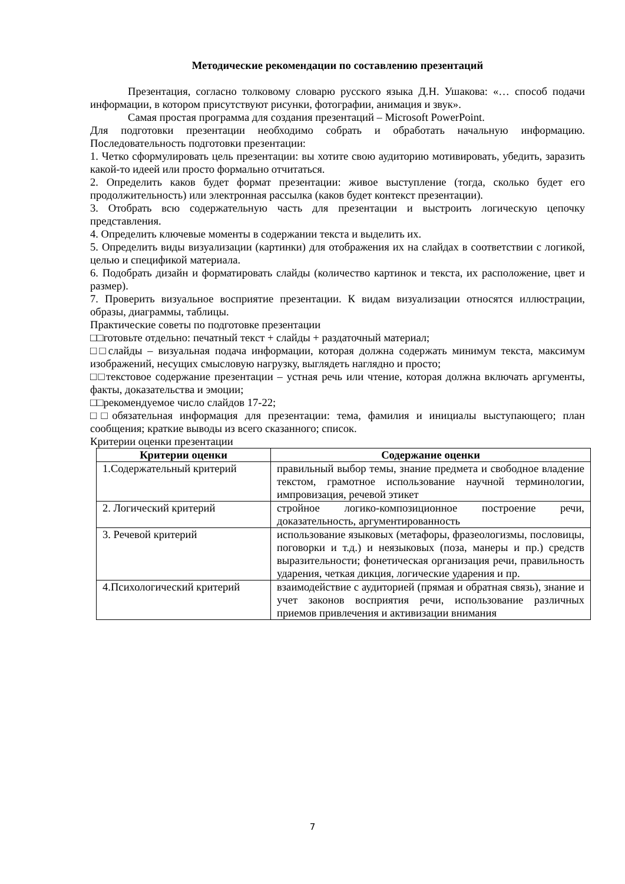Методические рекомендации по составлению презентаций
Презентация, согласно толковому словарю русского языка Д.Н. Ушакова: «… способ подачи информации, в котором присутствуют рисунки, фотографии, анимация и звук».
Самая простая программа для создания презентаций – Microsoft PowerPoint.
Для подготовки презентации необходимо собрать и обработать начальную информацию. Последовательность подготовки презентации:
1. Четко сформулировать цель презентации: вы хотите свою аудиторию мотивировать, убедить, заразить какой-то идеей или просто формально отчитаться.
2. Определить каков будет формат презентации: живое выступление (тогда, сколько будет его продолжительность) или электронная рассылка (каков будет контекст презентации).
3. Отобрать всю содержательную часть для презентации и выстроить логическую цепочку представления.
4. Определить ключевые моменты в содержании текста и выделить их.
5. Определить виды визуализации (картинки) для отображения их на слайдах в соответствии с логикой, целью и спецификой материала.
6. Подобрать дизайн и форматировать слайды (количество картинок и текста, их расположение, цвет и размер).
7. Проверить визуальное восприятие презентации. К видам визуализации относятся иллюстрации, образы, диаграммы, таблицы.
Практические советы по подготовке презентации
□□готовьте отдельно: печатный текст + слайды + раздаточный материал;
□□слайды – визуальная подача информации, которая должна содержать минимум текста, максимум изображений, несущих смысловую нагрузку, выглядеть наглядно и просто;
□□текстовое содержание презентации – устная речь или чтение, которая должна включать аргументы, факты, доказательства и эмоции;
□□рекомендуемое число слайдов 17-22;
□□обязательная информация для презентации: тема, фамилия и инициалы выступающего; план сообщения; краткие выводы из всего сказанного; список.
Критерии оценки презентации
| Критерии оценки | Содержание оценки |
| --- | --- |
| 1.Содержательный критерий | правильный выбор темы, знание предмета и свободное владение текстом, грамотное использование научной терминологии, импровизация, речевой этикет |
| 2. Логический критерий | стройное логико-композиционное построение речи, доказательность, аргументированность |
| 3. Речевой критерий | использование языковых (метафоры, фразеологизмы, пословицы, поговорки и т.д.) и неязыковых (поза, манеры и пр.) средств выразительности; фонетическая организация речи, правильность ударения, четкая дикция, логические ударения и пр. |
| 4.Психологический критерий | взаимодействие с аудиторией (прямая и обратная связь), знание и учет законов восприятия речи, использование различных приемов привлечения и активизации внимания |
7